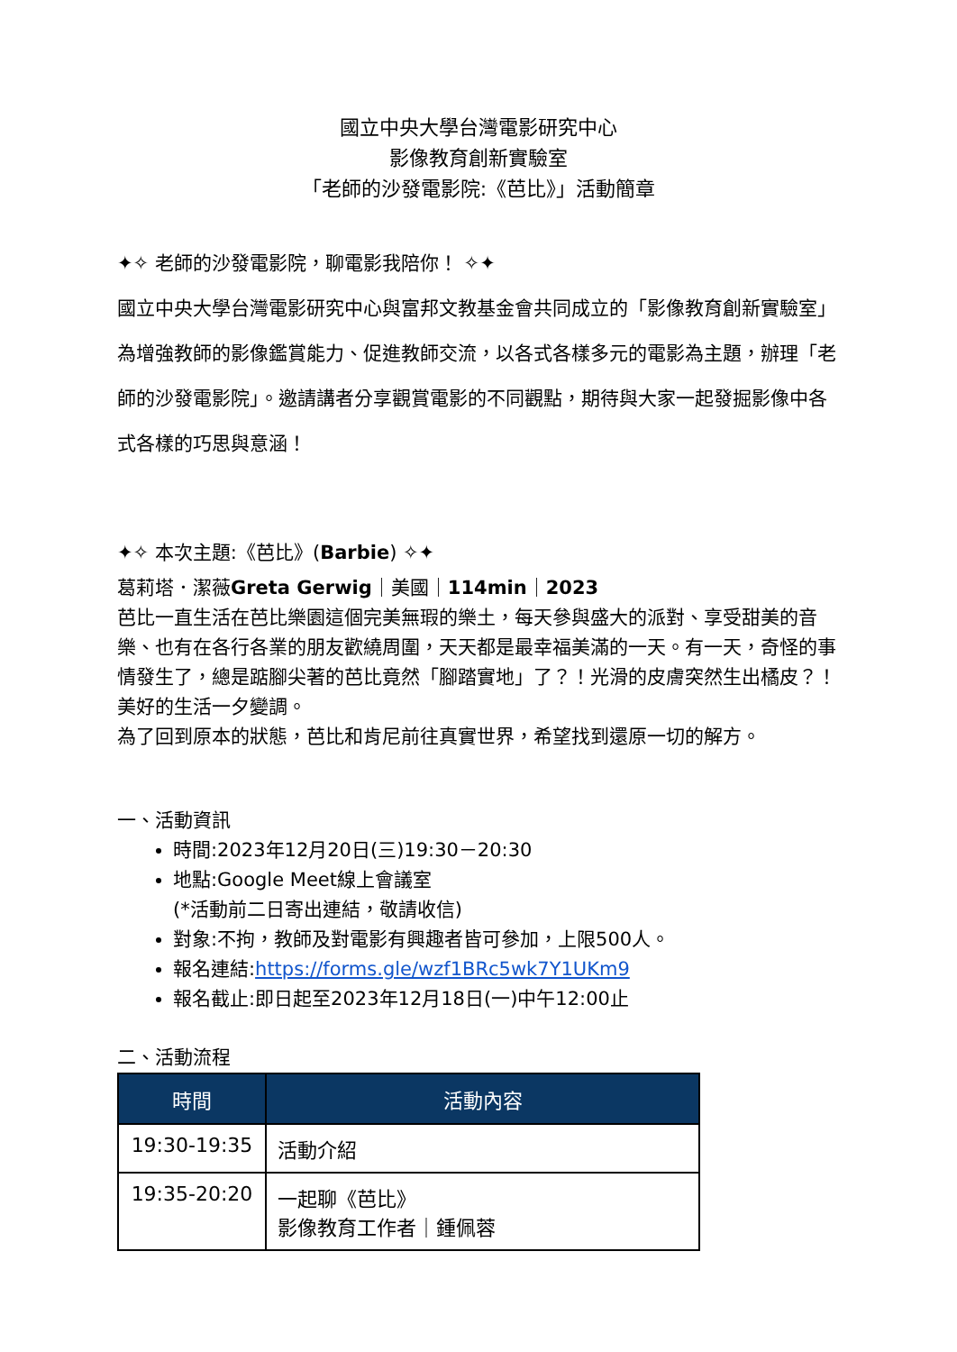國立中央大學台灣電影研究中心
影像教育創新實驗室
「老師的沙發電影院:《芭比》」活動簡章
✦✧ 老師的沙發電影院，聊電影我陪你！ ✧✦
國立中央大學台灣電影研究中心與富邦文教基金會共同成立的「影像教育創新實驗室」為增強教師的影像鑑賞能力、促進教師交流，以各式各樣多元的電影為主題，辦理「老師的沙發電影院」。邀請講者分享觀賞電影的不同觀點，期待與大家一起發掘影像中各式各樣的巧思與意涵！
✦✧ 本次主題:《芭比》(Barbie) ✧✦
葛莉塔．潔薇Greta Gerwig｜美國｜114min｜2023
芭比一直生活在芭比樂園這個完美無瑕的樂土，每天參與盛大的派對、享受甜美的音樂、也有在各行各業的朋友歡繞周圍，天天都是最幸福美滿的一天。有一天，奇怪的事情發生了，總是踮腳尖著的芭比竟然「腳踏實地」了？！光滑的皮膚突然生出橘皮？！美好的生活一夕變調。
為了回到原本的狀態，芭比和肯尼前往真實世界，希望找到還原一切的解方。
一、活動資訊
時間:2023年12月20日(三)19:30－20:30
地點:Google Meet線上會議室
(*活動前二日寄出連結，敬請收信)
對象:不拘，教師及對電影有興趣者皆可參加，上限500人。
報名連結:https://forms.gle/wzf1BRc5wk7Y1UKm9
報名截止:即日起至2023年12月18日(一)中午12:00止
二、活動流程
| 時間 | 活動內容 |
| --- | --- |
| 19:30-19:35 | 活動介紹 |
| 19:35-20:20 | 一起聊《芭比》 影像教育工作者｜鍾佩蓉 |